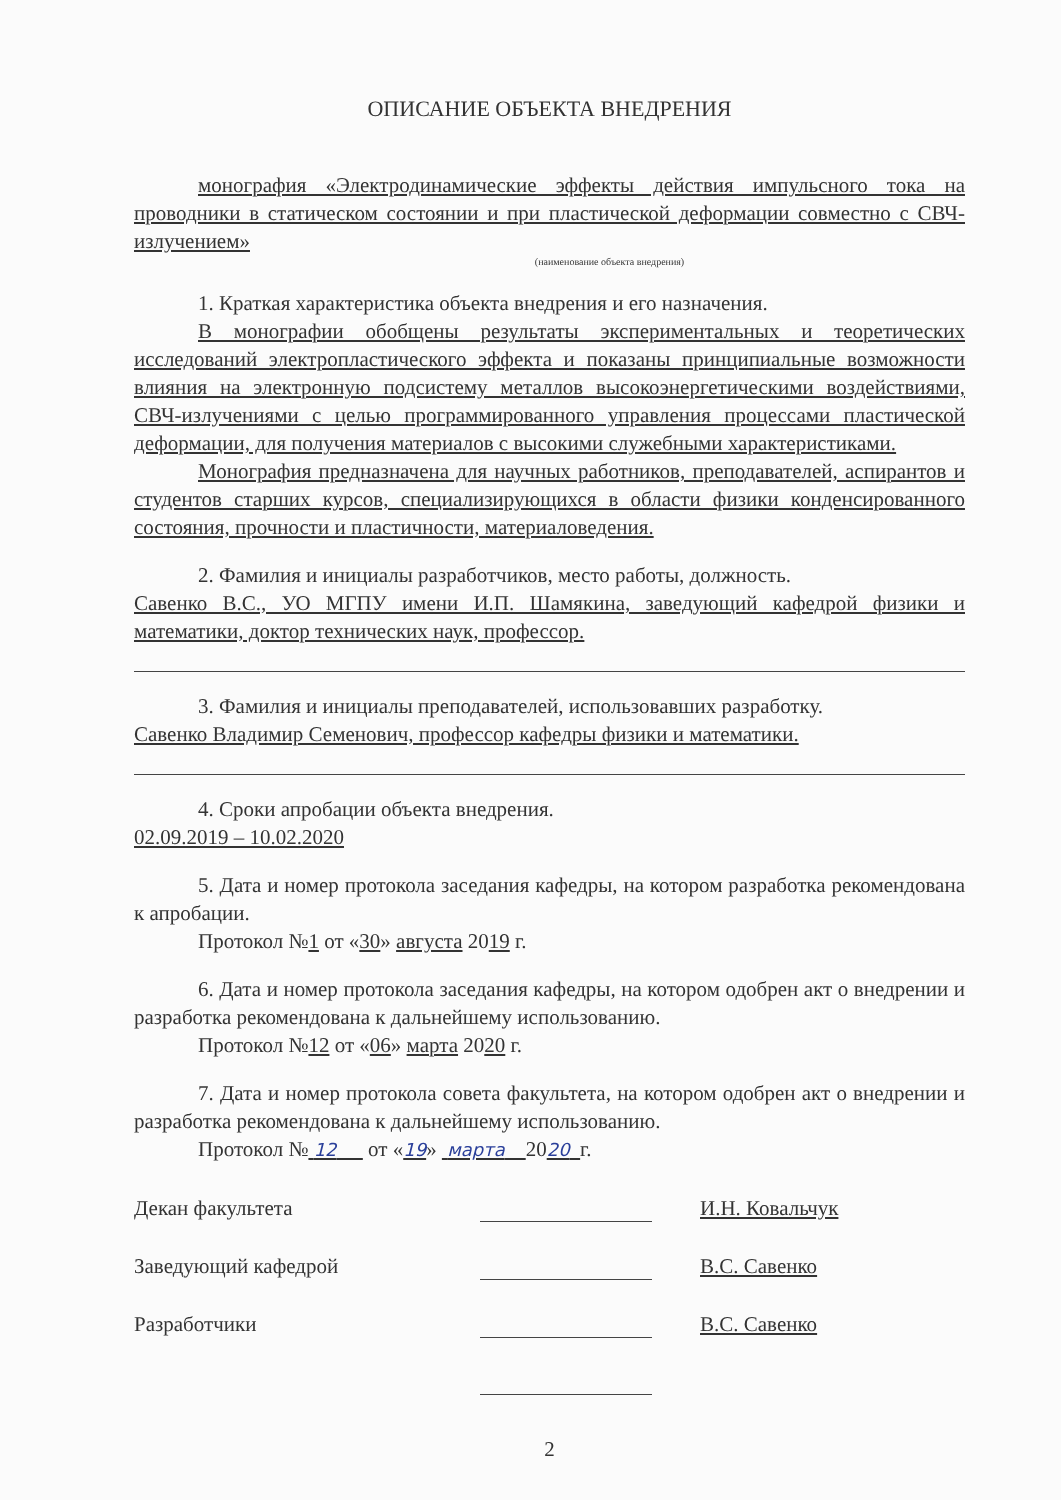ОПИСАНИЕ ОБЪЕКТА ВНЕДРЕНИЯ
монография «Электродинамические эффекты действия импульсного тока на проводники в статическом состоянии и при пластической деформации совместно с СВЧ-излучением»
(наименование объекта внедрения)
1. Краткая характеристика объекта внедрения и его назначения.
В монографии обобщены результаты экспериментальных и теоретических исследований электропластического эффекта и показаны принципиальные возможности влияния на электронную подсистему металлов высокоэнергетическими воздействиями, СВЧ-излучениями с целью программированного управления процессами пластической деформации, для получения материалов с высокими служебными характеристиками.
Монография предназначена для научных работников, преподавателей, аспирантов и студентов старших курсов, специализирующихся в области физики конденсированного состояния, прочности и пластичности, материаловедения.
2. Фамилия и инициалы разработчиков, место работы, должность.
Савенко В.С., УО МГПУ имени И.П. Шамякина, заведующий кафедрой физики и математики, доктор технических наук, профессор.
3. Фамилия и инициалы преподавателей, использовавших разработку.
Савенко Владимир Семенович, профессор кафедры физики и математики.
4. Сроки апробации объекта внедрения.
02.09.2019 – 10.02.2020
5. Дата и номер протокола заседания кафедры, на котором разработка рекомендована к апробации.
Протокол №1 от «30» августа 2019 г.
6. Дата и номер протокола заседания кафедры, на котором одобрен акт о внедрении и разработка рекомендована к дальнейшему использованию.
Протокол №12 от «06» марта 2020 г.
7. Дата и номер протокола совета факультета, на котором одобрен акт о внедрении и разработка рекомендована к дальнейшему использованию.
Протокол № 12 от «19» марта 2020 г.
Декан факультета
И.Н. Ковальчук
Заведующий кафедрой
В.С. Савенко
Разработчики
В.С. Савенко
2